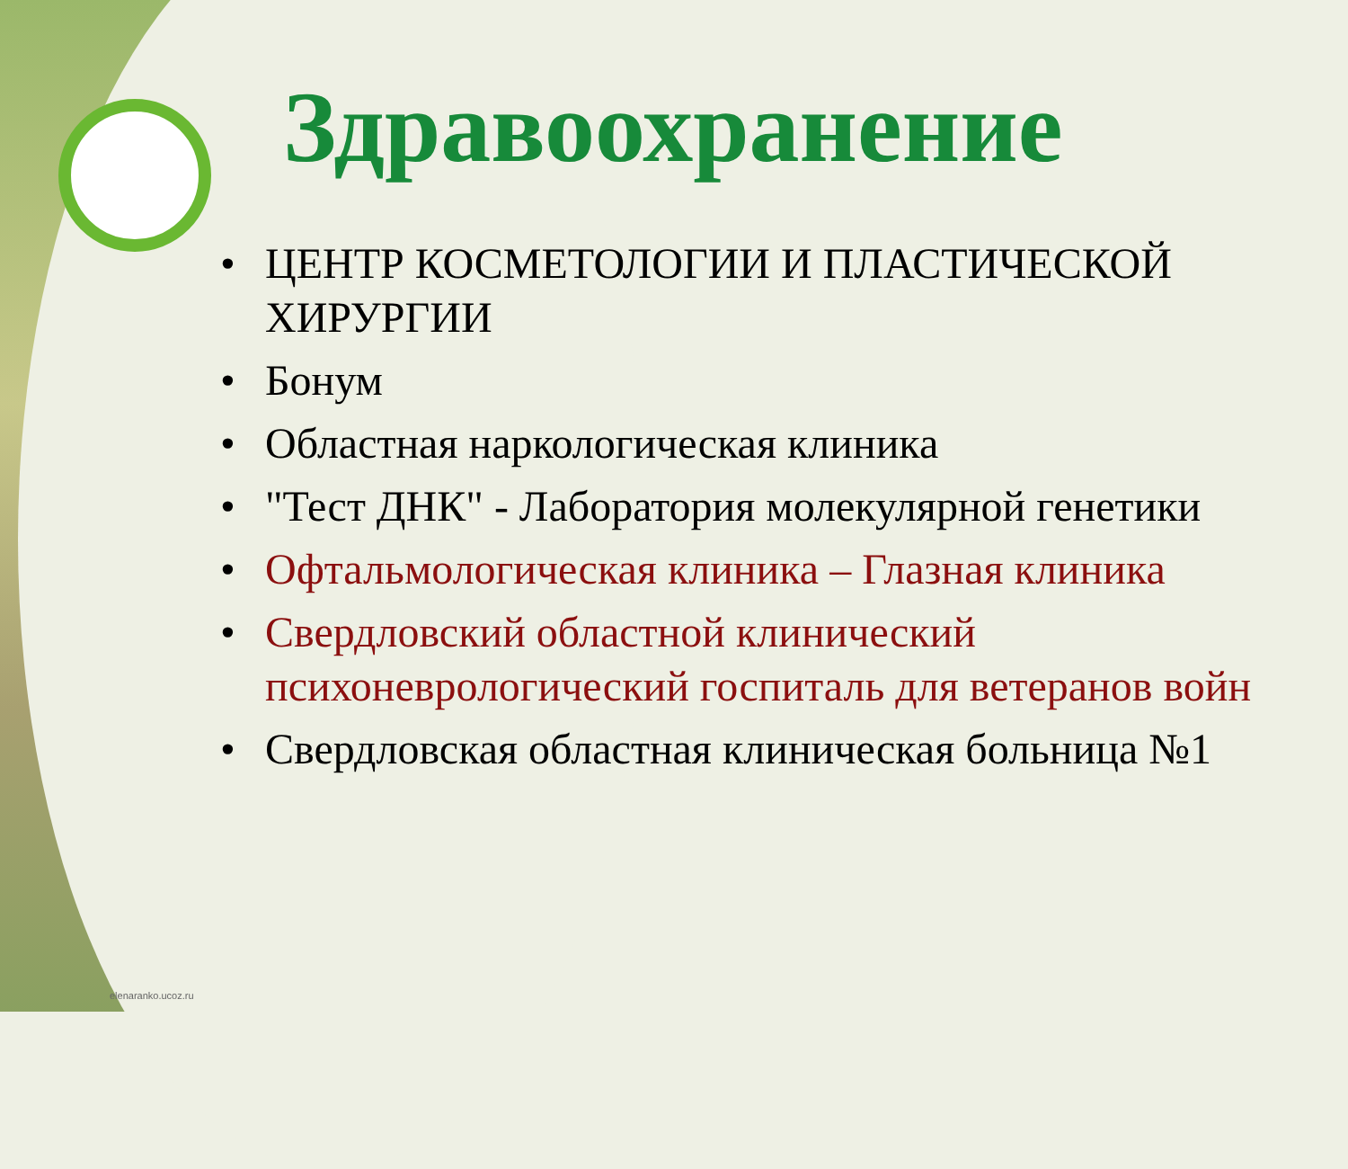Здравоохранение
• ЦЕНТР КОСМЕТОЛОГИИ И ПЛАСТИЧЕСКОЙ ХИРУРГИИ
• Бонум
• Областная наркологическая клиника
• "Тест ДНК" - Лаборатория молекулярной генетики
• Офтальмологическая клиника – Глазная клиника
• Свердловский областной клинический психоневрологический госпиталь для ветеранов войн
• Свердловская областная клиническая больница №1
elenaranko.ucoz.ru